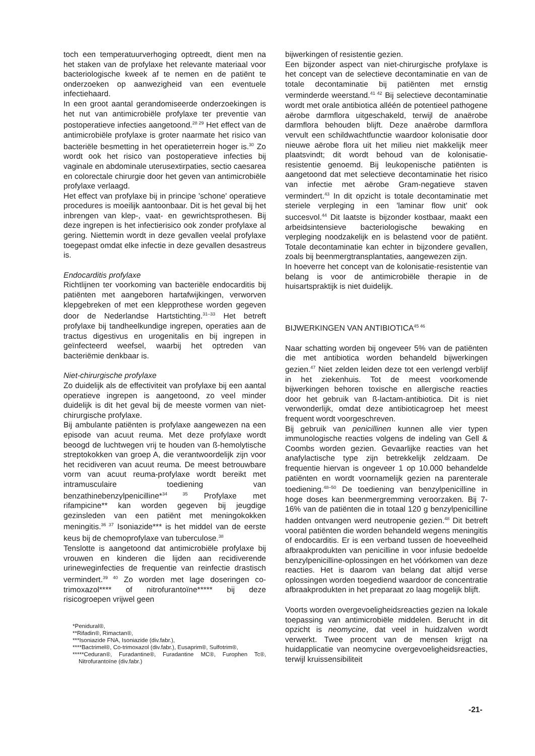toch een temperatuurverhoging optreedt, dient men na het staken van de profylaxe het relevante materiaal voor bacteriologische kweek af te nemen en de patiënt te onderzoeken op aanwezigheid van een eventuele infectiehaard.
In een groot aantal gerandomiseerde onderzoekingen is het nut van antimicrobiële profylaxe ter preventie van postoperatieve infecties aangetoond.<sup>28 29</sup> Het effect van de antimicrobiële profylaxe is groter naarmate het risico van bacteriële besmetting in het operatieterrein hoger is.<sup>30</sup> Zo wordt ook het risico van postoperatieve infecties bij vaginale en abdominale uterusextirpaties, sectio caesarea en colorectale chirurgie door het geven van antimicrobiële profylaxe verlaagd.
Het effect van profylaxe bij in principe 'schone' operatieve procedures is moeilijk aantoonbaar. Dit is het geval bij het inbrengen van klep-, vaat- en gewrichtsprothesen. Bij deze ingrepen is het infectierisico ook zonder profylaxe al gering. Niettemin wordt in deze gevallen veelal profylaxe toegepast omdat elke infectie in deze gevallen desastreus is.
Endocarditis profylaxe
Richtlijnen ter voorkoming van bacteriële endocarditis bij patiënten met aangeboren hartafwijkingen, verworven klepgebreken of met een klepprothese worden gegeven door de Nederlandse Hartstichting.<sup>31–33</sup> Het betreft profylaxe bij tandheelkundige ingrepen, operaties aan de tractus digestivus en urogenitalis en bij ingrepen in geïnfecteerd weefsel, waarbij het optreden van bacteriëmie denkbaar is.
Niet-chirurgische profylaxe
Zo duidelijk als de effectiviteit van profylaxe bij een aantal operatieve ingrepen is aangetoond, zo veel minder duidelijk is dit het geval bij de meeste vormen van niet-chirurgische profylaxe.
Bij ambulante patiënten is profylaxe aangewezen na een episode van acuut reuma. Met deze profylaxe wordt beoogd de luchtwegen vrij te houden van ß-hemolytische streptokokken van groep A, die verantwoordelijk zijn voor het recidiveren van acuut reuma. De meest betrouwbare vorm van acuut reuma-profylaxe wordt bereikt met intramusculaire toediening van benzathinebenzylpenicilline*<sup>34 35</sup> Profylaxe met rifampicine** kan worden gegeven bij jeugdige gezinsleden van een patiënt met meningokokken meningitis.<sup>36 37</sup> Isoniazide*** is het middel van de eerste keus bij de chemoprofylaxe van tuberculose.<sup>38</sup>
Tenslotte is aangetoond dat antimicrobiële profylaxe bij vrouwen en kinderen die lijden aan recidiverende urineweginfecties de frequentie van reinfectie drastisch vermindert.<sup>39 40</sup> Zo worden met lage doseringen co-trimoxazol**** of nitrofurantoïne***** bij deze risicogroepen vrijwel geen
*Penidural®,
**Rifadin®, Rimactan®,
***Isoniazide FNA, Isoniazide (div.fabr.),
****Bactrimel®, Co-trimoxazol (div.fabr.), Eusaprim®, Sulfotrim®,
*****Ceduran®, Furadantine®, Furadantine MC®, Furophen Tc®, Nitrofurantoïne (div.fabr.)
bijwerkingen of resistentie gezien.
Een bijzonder aspect van niet-chirurgische profylaxe is het concept van de selectieve decontaminatie en van de totale decontaminatie bij patiënten met ernstig verminderde weerstand.<sup>41 42</sup> Bij selectieve decontaminatie wordt met orale antibiotica alléén de potentieel pathogene aërobe darmflora uitgeschakeld, terwijl de anaërobe darmflora behouden blijft. Deze anaërobe darmflora vervult een schildwachtfunctie waardoor kolonisatie door nieuwe aërobe flora uit het milieu niet makkelijk meer plaatsvindt; dit wordt behoud van de kolonisatie-resistentie genoemd. Bij leukopenische patiënten is aangetoond dat met selectieve decontaminatie het risico van infectie met aërobe Gram-negatieve staven vermindert.<sup>43</sup> In dit opzicht is totale decontaminatie met steriele verpleging in een 'laminar flow unit' ook succesvol.<sup>44</sup> Dit laatste is bijzonder kostbaar, maakt een arbeidsintensieve bacteriologische bewaking en verpleging noodzakelijk en is belastend voor de patiënt. Totale decontaminatie kan echter in bijzondere gevallen, zoals bij beenmergtransplantaties, aangewezen zijn.
In hoeverre het concept van de kolonisatie-resistentie van belang is voor de antimicrobiële therapie in de huisartspraktijk is niet duidelijk.
BIJWERKINGEN VAN ANTIBIOTICA<sup>45 46</sup>
Naar schatting worden bij ongeveer 5% van de patiënten die met antibiotica worden behandeld bijwerkingen gezien.<sup>47</sup> Niet zelden leiden deze tot een verlengd verblijf in het ziekenhuis. Tot de meest voorkomende bijwerkingen behoren toxische en allergische reacties door het gebruik van ß-lactam-antibiotica. Dit is niet verwonderlijk, omdat deze antibioticagroep het meest frequent wordt voorgeschreven.
Bij gebruik van penicillinen kunnen alle vier typen immunologische reacties volgens de indeling van Gell & Coombs worden gezien. Gevaarlijke reacties van het anafylactische type zijn betrekkelijk zeldzaam. De frequentie hiervan is ongeveer 1 op 10.000 behandelde patiënten en wordt voornamelijk gezien na parenterale toediening.<sup>48–50</sup> De toediening van benzylpenicilline in hoge doses kan beenmergremming veroorzaken. Bij 7-16% van de patiënten die in totaal 120 g benzylpenicilline hadden ontvangen werd neutropenie gezien.<sup>48</sup> Dit betreft vooral patiënten die worden behandeld wegens meningitis of endocarditis. Er is een verband tussen de hoeveelheid afbraakprodukten van penicilline in voor infusie bedoelde benzylpenicilline-oplossingen en het vóórkomen van deze reacties. Het is daarom van belang dat altijd verse oplossingen worden toegediend waardoor de concentratie afbraakprodukten in het preparaat zo laag mogelijk blijft.
Voorts worden overgevoeligheidsreacties gezien na lokale toepassing van antimicrobiële middelen. Berucht in dit opzicht is neomycine, dat veel in huidzalven wordt verwerkt. Twee procent van de mensen krijgt na huidapplicatie van neomycine overgevoeligheidsreacties, terwijl kruissensibiliteit
-21-